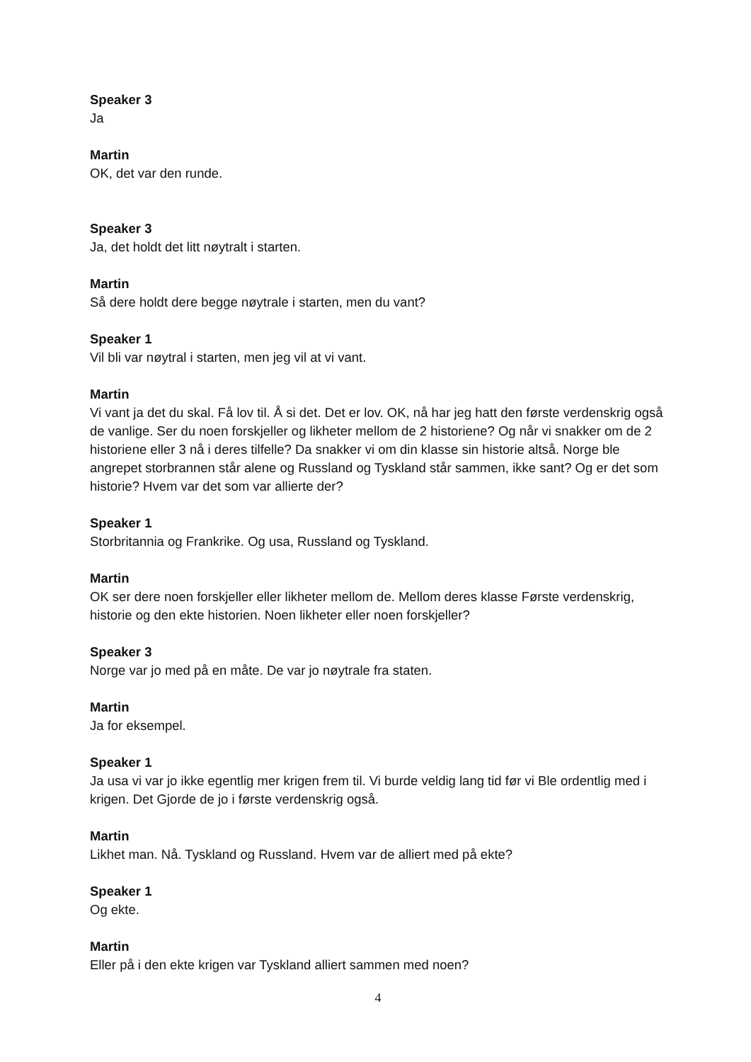Speaker 3
Ja
Martin
OK, det var den runde.
Speaker 3
Ja, det holdt det litt nøytralt i starten.
Martin
Så dere holdt dere begge nøytrale i starten, men du vant?
Speaker 1
Vil bli var nøytral i starten, men jeg vil at vi vant.
Martin
Vi vant ja det du skal. Få lov til. Å si det. Det er lov. OK, nå har jeg hatt den første verdenskrig også de vanlige. Ser du noen forskjeller og likheter mellom de 2 historiene? Og når vi snakker om de 2 historiene eller 3 nå i deres tilfelle? Da snakker vi om din klasse sin historie altså. Norge ble angrepet storbrannen står alene og Russland og Tyskland står sammen, ikke sant? Og er det som historie? Hvem var det som var allierte der?
Speaker 1
Storbritannia og Frankrike. Og usa, Russland og Tyskland.
Martin
OK ser dere noen forskjeller eller likheter mellom de. Mellom deres klasse Første verdenskrig, historie og den ekte historien. Noen likheter eller noen forskjeller?
Speaker 3
Norge var jo med på en måte. De var jo nøytrale fra staten.
Martin
Ja for eksempel.
Speaker 1
Ja usa vi var jo ikke egentlig mer krigen frem til. Vi burde veldig lang tid før vi Ble ordentlig med i krigen. Det Gjorde de jo i første verdenskrig også.
Martin
Likhet man. Nå. Tyskland og Russland. Hvem var de alliert med på ekte?
Speaker 1
Og ekte.
Martin
Eller på i den ekte krigen var Tyskland alliert sammen med noen?
4